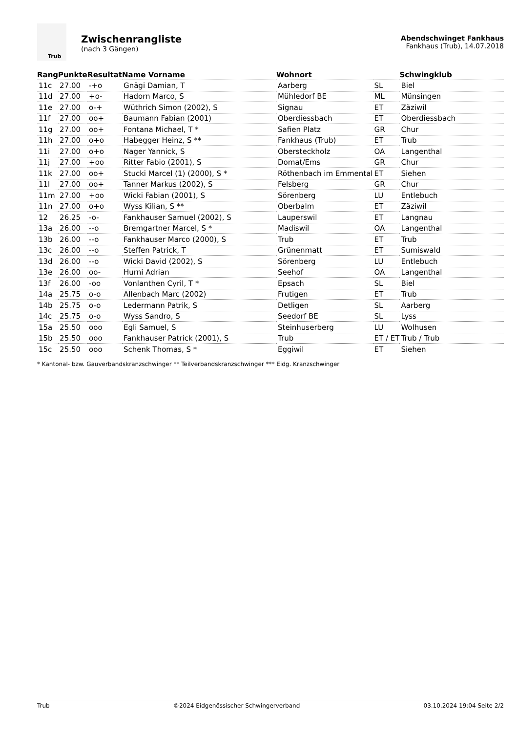Trub
Zwischenrangliste
(nach 3 Gängen)
Abendschwinget Fankhaus
Fankhaus (Trub), 14.07.2018
| Rang | Punkte | Resultat | Name Vorname | Wohnort | | Schwingklub |
| --- | --- | --- | --- | --- | --- | --- |
| 11c | 27.00 | -+o | Gnägi Damian, T | Aarberg | SL | Biel |
| 11d | 27.00 | +o- | Hadorn Marco, S | Mühledorf BE | ML | Münsingen |
| 11e | 27.00 | o-+ | Wüthrich Simon (2002), S | Signau | ET | Zäziwil |
| 11f | 27.00 | oo+ | Baumann Fabian (2001) | Oberdiessbach | ET | Oberdiessbach |
| 11g | 27.00 | oo+ | Fontana Michael, T * | Safien Platz | GR | Chur |
| 11h | 27.00 | o+o | Habegger Heinz, S ** | Fankhaus (Trub) | ET | Trub |
| 11i | 27.00 | o+o | Nager Yannick, S | Obersteckholz | OA | Langenthal |
| 11j | 27.00 | +oo | Ritter Fabio (2001), S | Domat/Ems | GR | Chur |
| 11k | 27.00 | oo+ | Stucki Marcel (1) (2000), S * | Röthenbach im Emmental | ET | Siehen |
| 11l | 27.00 | oo+ | Tanner Markus (2002), S | Felsberg | GR | Chur |
| 11m | 27.00 | +oo | Wicki Fabian (2001), S | Sörenberg | LU | Entlebuch |
| 11n | 27.00 | o+o | Wyss Kilian, S ** | Oberbalm | ET | Zäziwil |
| 12 | 26.25 | -o- | Fankhauser Samuel (2002), S | Lauperswil | ET | Langnau |
| 13a | 26.00 | --o | Bremgartner Marcel, S * | Madiswil | OA | Langenthal |
| 13b | 26.00 | --o | Fankhauser Marco (2000), S | Trub | ET | Trub |
| 13c | 26.00 | --o | Steffen Patrick, T | Grünenmatt | ET | Sumiswald |
| 13d | 26.00 | --o | Wicki David (2002), S | Sörenberg | LU | Entlebuch |
| 13e | 26.00 | oo- | Hurni Adrian | Seehof | OA | Langenthal |
| 13f | 26.00 | -oo | Vonlanthen Cyril, T * | Epsach | SL | Biel |
| 14a | 25.75 | o-o | Allenbach Marc (2002) | Frutigen | ET | Trub |
| 14b | 25.75 | o-o | Ledermann Patrik, S | Detligen | SL | Aarberg |
| 14c | 25.75 | o-o | Wyss Sandro, S | Seedorf BE | SL | Lyss |
| 15a | 25.50 | ooo | Egli Samuel, S | Steinhuserberg | LU | Wolhusen |
| 15b | 25.50 | ooo | Fankhauser Patrick (2001), S | Trub | ET / ET | Trub / Trub |
| 15c | 25.50 | ooo | Schenk Thomas, S * | Eggiwil | ET | Siehen |
* Kantonal- bzw. Gauverbandskranzschwinger ** Teilverbandskranzschwinger *** Eidg. Kranzschwinger
Trub ©2024 Eidgenössischer Schwingerverband 03.10.2024 19:04 Seite 2/2